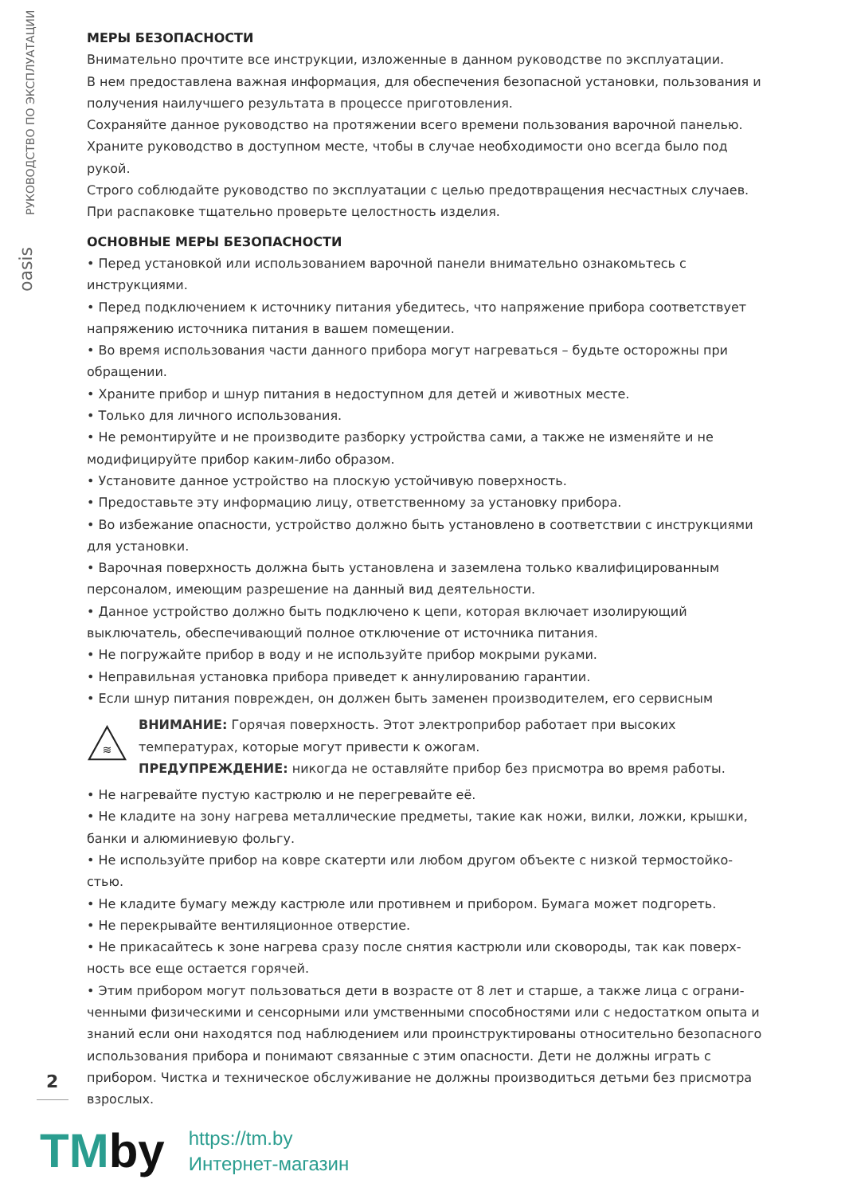РУКОВОДСТВО ПО ЭКСПЛУАТАЦИИ
oasis
МЕРЫ БЕЗОПАСНОСТИ
Внимательно прочтите все инструкции, изложенные в данном руководстве по эксплуатации.
В нем предоставлена важная информация, для обеспечения безопасной установки, пользования и получения наилучшего результата в процессе приготовления.
Сохраняйте данное руководство на протяжении всего времени пользования варочной панелью.
Храните руководство в доступном месте, чтобы в случае необходимости оно всегда было под рукой.
Строго соблюдайте руководство по эксплуатации с целью предотвращения несчастных случаев.
При распаковке тщательно проверьте целостность изделия.
ОСНОВНЫЕ МЕРЫ БЕЗОПАСНОСТИ
• Перед установкой или использованием варочной панели внимательно ознакомьтесь с инструкциями.
• Перед подключением к источнику питания убедитесь, что напряжение прибора соответствует напряжению источника питания в вашем помещении.
• Во время использования части данного прибора могут нагреваться – будьте осторожны при обращении.
• Храните прибор и шнур питания в недоступном для детей и животных месте.
• Только для личного использования.
• Не ремонтируйте и не производите разборку устройства сами, а также не изменяйте и не модифицируйте прибор каким-либо образом.
• Установите данное устройство на плоскую устойчивую поверхность.
• Предоставьте эту информацию лицу, ответственному за установку прибора.
• Во избежание опасности, устройство должно быть установлено в соответствии с инструкциями для установки.
• Варочная поверхность должна быть установлена и заземлена только квалифицированным персоналом, имеющим разрешение на данный вид деятельности.
• Данное устройство должно быть подключено к цепи, которая включает изолирующий выключатель, обеспечивающий полное отключение от источника питания.
• Не погружайте прибор в воду и не используйте прибор мокрыми руками.
• Неправильная установка прибора приведет к аннулированию гарантии.
• Если шнур питания поврежден, он должен быть заменен производителем, его сервисным
≋
ВНИМАНИЕ: Горячая поверхность. Этот электроприбор работает при высоких температурах, которые могут привести к ожогам.
ПРЕДУПРЕЖДЕНИЕ: никогда не оставляйте прибор без присмотра во время работы.
• Не нагревайте пустую кастрюлю и не перегревайте её.
• Не кладите на зону нагрева металлические предметы, такие как ножи, вилки, ложки, крышки, банки и алюминиевую фольгу.
• Не используйте прибор на ковре скатерти или любом другом объекте с низкой термостойко­стью.
• Не кладите бумагу между кастрюле или противнем и прибором. Бумага может подгореть.
• Не перекрывайте вентиляционное отверстие.
• Не прикасайтесь к зоне нагрева сразу после снятия кастрюли или сковороды, так как поверх­ность все еще остается горячей.
• Этим прибором могут пользоваться дети в возрасте от 8 лет и старше, а также лица с ограни­ченными физическими и сенсорными или умственными способностями или с недостатком опыта и знаний если они находятся под наблюдением или проинструктированы относительно безопас­ного использования прибора и понимают связанные с этим опасности. Дети не должны играть с прибором. Чистка и техническое обслуживание не должны производиться детьми без присмотра взрослых.
2
TMby
https://tm.by
Интернет-магазин